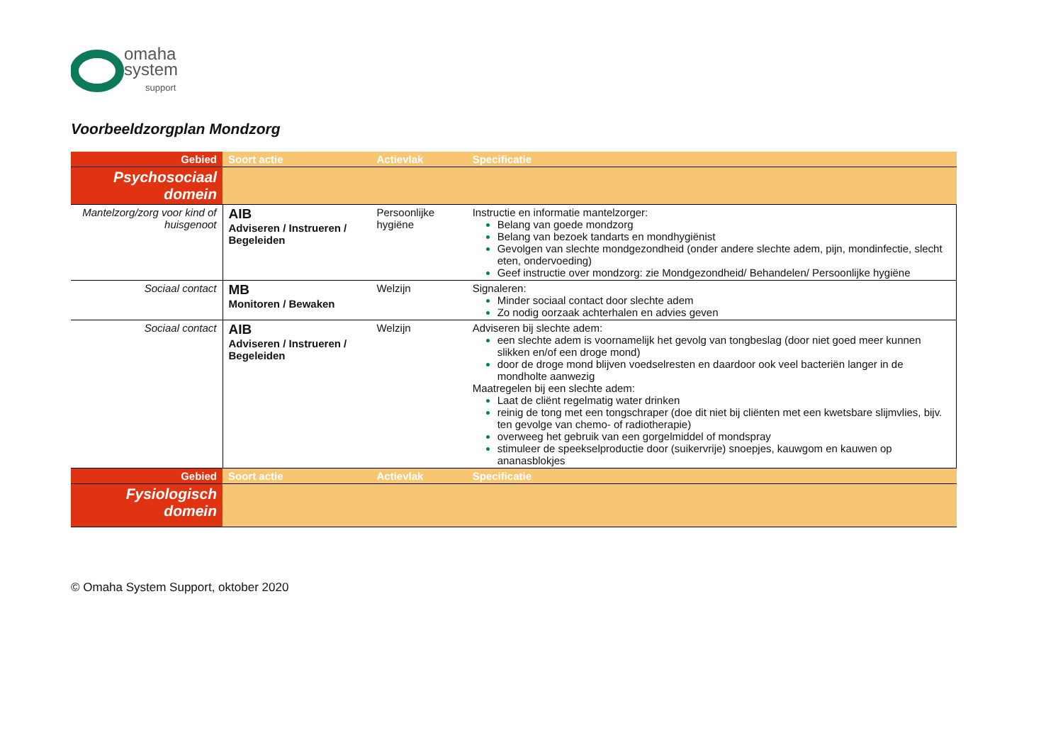omaha
system
support
Voorbeeldzorgplan Mondzorg
| Gebied | Soort actie | Actievlak | Specificatie |
| --- | --- | --- | --- |
| Psychosociaal domein | | | |
| Mantelzorg/zorg voor kind of huisgenoot | AIB Adviseren / Instrueren / Begeleiden | Persoonlijke hygiëne | Instructie en informatie mantelzorger: Belang van goede mondzorg Belang van bezoek tandarts en mondhygiënist Gevolgen van slechte mondgezondheid (onder andere slechte adem, pijn, mondinfectie, slecht eten, ondervoeding) Geef instructie over mondzorg: zie Mondgezondheid/ Behandelen/ Persoonlijke hygiëne |
| Sociaal contact | MB Monitoren / Bewaken | Welzijn | Signaleren: Minder sociaal contact door slechte adem Zo nodig oorzaak achterhalen en advies geven |
| Sociaal contact | AIB Adviseren / Instrueren / Begeleiden | Welzijn | Adviseren bij slechte adem: een slechte adem is voornamelijk het gevolg van tongbeslag (door niet goed meer kunnen slikken en/of een droge mond) door de droge mond blijven voedselresten en daardoor ook veel bacteriën langer in de mondholte aanwezig Maatregelen bij een slechte adem: Laat de cliënt regelmatig water drinken reinig de tong met een tongschraper (doe dit niet bij cliënten met een kwetsbare slijmvlies, bijv. ten gevolge van chemo- of radiotherapie) overweeg het gebruik van een gorgelmiddel of mondspray stimuleer de speekselproductie door (suikervrije) snoepjes, kauwgom en kauwen op ananasblokjes |
| Gebied | Soort actie | Actievlak | Specificatie |
| Fysiologisch domein | | | |
© Omaha System Support, oktober 2020